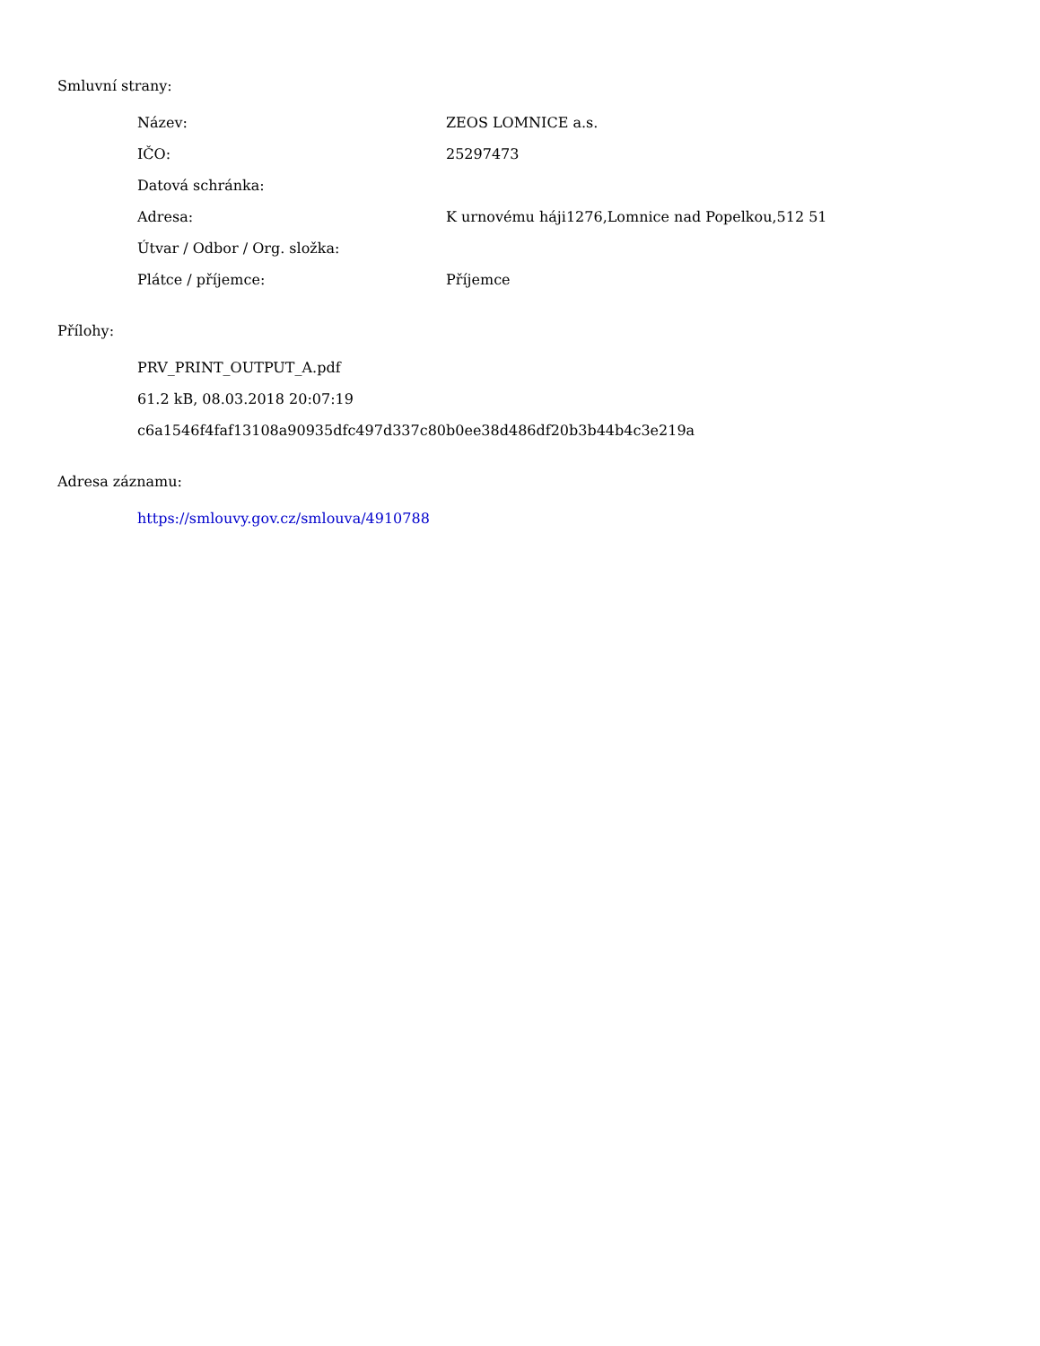Smluvní strany:
| Název: | ZEOS LOMNICE a.s. |
| IČO: | 25297473 |
| Datová schránka: | |
| Adresa: | K urnovému háji1276,Lomnice nad Popelkou,512 51 |
| Útvar / Odbor / Org. složka: | |
| Plátce / příjemce: | Příjemce |
Přílohy:
PRV_PRINT_OUTPUT_A.pdf
61.2 kB, 08.03.2018 20:07:19
c6a1546f4faf13108a90935dfc497d337c80b0ee38d486df20b3b44b4c3e219a
Adresa záznamu:
https://smlouvy.gov.cz/smlouva/4910788